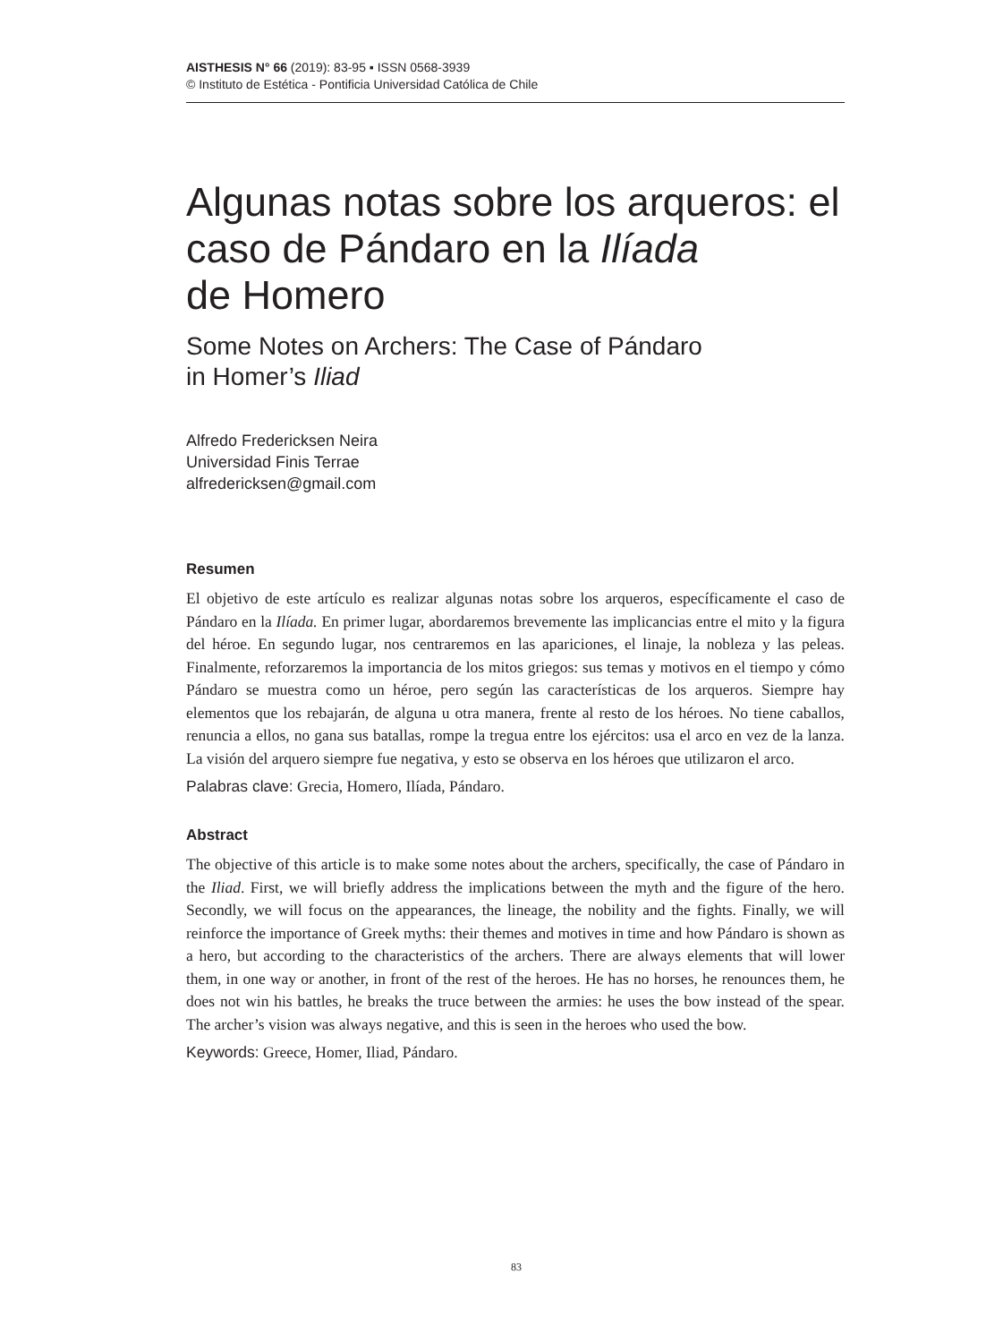AISTHESIS N° 66 (2019): 83-95 ▪ ISSN 0568-3939
© Instituto de Estética - Pontificia Universidad Católica de Chile
Algunas notas sobre los arqueros: el caso de Pándaro en la Ilíada
de Homero
Some Notes on Archers: The Case of Pándaro
in Homer’s Iliad
Alfredo Fredericksen Neira
Universidad Finis Terrae
alfredericksen@gmail.com
Resumen
El objetivo de este artículo es realizar algunas notas sobre los arqueros, específicamente el caso de Pándaro en la Ilíada. En primer lugar, abordaremos brevemente las implicancias entre el mito y la figura del héroe. En segundo lugar, nos centraremos en las apariciones, el linaje, la nobleza y las peleas. Finalmente, reforzaremos la importancia de los mitos griegos: sus temas y motivos en el tiempo y cómo Pándaro se muestra como un héroe, pero según las características de los arqueros. Siempre hay elementos que los rebajarán, de alguna u otra manera, frente al resto de los héroes. No tiene caballos, renuncia a ellos, no gana sus batallas, rompe la tregua entre los ejércitos: usa el arco en vez de la lanza. La visión del arquero siempre fue negativa, y esto se observa en los héroes que utilizaron el arco.
Palabras clave: Grecia, Homero, Ilíada, Pándaro.
Abstract
The objective of this article is to make some notes about the archers, specifically, the case of Pándaro in the Iliad. First, we will briefly address the implications between the myth and the figure of the hero. Secondly, we will focus on the appearances, the lineage, the nobility and the fights. Finally, we will reinforce the importance of Greek myths: their themes and motives in time and how Pándaro is shown as a hero, but according to the characteristics of the archers. There are always elements that will lower them, in one way or another, in front of the rest of the heroes. He has no horses, he renounces them, he does not win his battles, he breaks the truce between the armies: he uses the bow instead of the spear. The archer’s vision was always negative, and this is seen in the heroes who used the bow.
Keywords: Greece, Homer, Iliad, Pándaro.
83